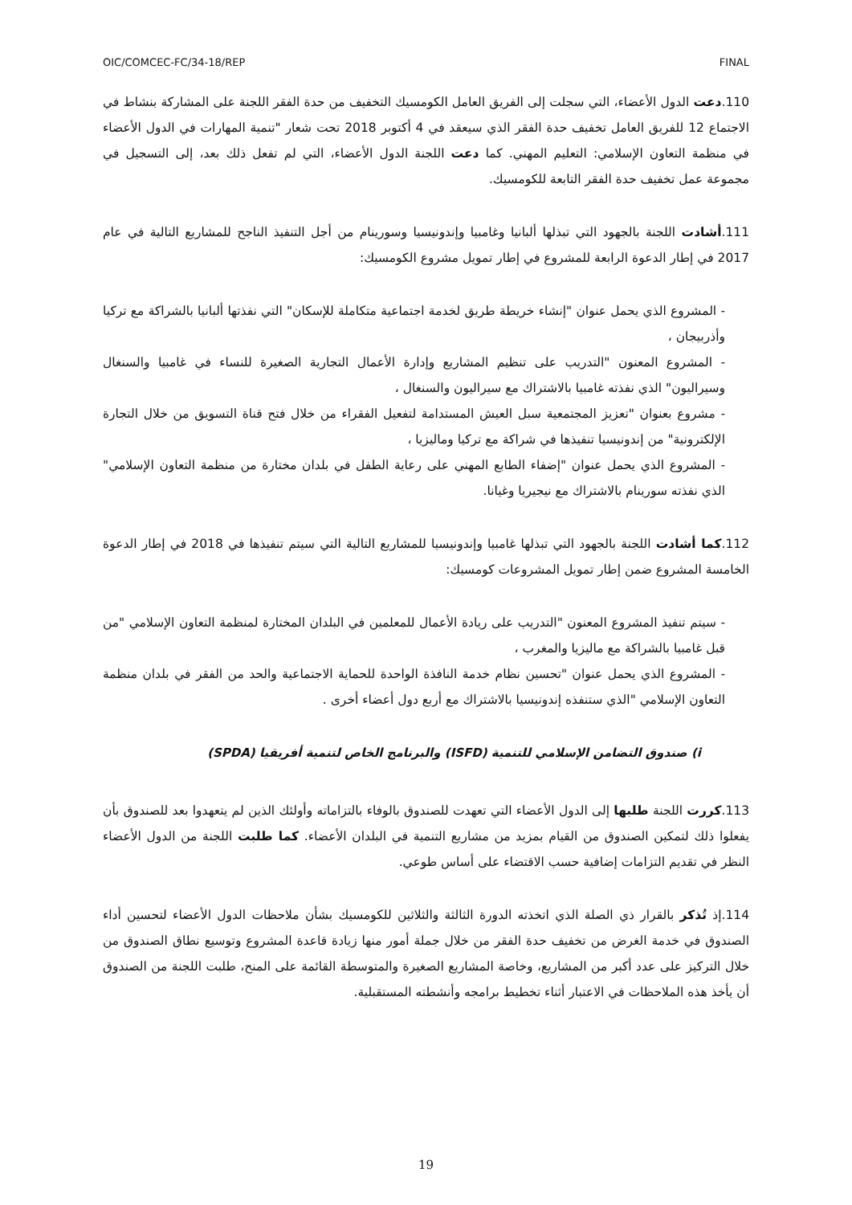OIC/COMCEC-FC/34-18/REP FINAL
110.دعت الدول الأعضاء، التي سجلت إلى الفريق العامل الكومسيك التخفيف من حدة الفقر اللجنة على المشاركة بنشاط في الاجتماع 12 للفريق العامل تخفيف حدة الفقر الذي سيعقد في 4 أكتوبر 2018 تحت شعار "تنمية المهارات في الدول الأعضاء في منظمة التعاون الإسلامي: التعليم المهني. كما دعت اللجنة الدول الأعضاء، التي لم تفعل ذلك بعد، إلى التسجيل في مجموعة عمل تخفيف حدة الفقر التابعة للكومسيك.
111.أشادت اللجنة بالجهود التي تبذلها ألبانيا وغامبيا وإندونيسيا وسورينام من أجل التنفيذ الناجح للمشاريع التالية في عام 2017 في إطار الدعوة الرابعة للمشروع في إطار تمويل مشروع الكومسيك:
- المشروع الذي يحمل عنوان "إنشاء خريطة طريق لخدمة اجتماعية متكاملة للإسكان" التي نفذتها ألبانيا بالشراكة مع تركيا وأذربيجان ،
- المشروع المعنون "التدريب على تنظيم المشاريع وإدارة الأعمال التجارية الصغيرة للنساء في غامبيا والسنغال وسيراليون" الذي نفذته غامبيا بالاشتراك مع سيراليون والسنغال ،
- مشروع بعنوان "تعزيز المجتمعية سبل العيش المستدامة لتفعيل الفقراء من خلال فتح قناة التسويق من خلال التجارة الإلكترونية" من إندونيسيا تنفيذها في شراكة مع تركيا وماليزيا ،
- المشروع الذي يحمل عنوان "إضفاء الطابع المهني على رعاية الطفل في بلدان مختارة من منظمة التعاون الإسلامي" الذي نفذته سورينام بالاشتراك مع نيجيريا وغيانا.
112.كما أشادت اللجنة بالجهود التي تبذلها غامبيا وإندونيسيا للمشاريع التالية التي سيتم تنفيذها في 2018 في إطار الدعوة الخامسة المشروع ضمن إطار تمويل المشروعات كومسيك:
- سيتم تنفيذ المشروع المعنون "التدريب على ريادة الأعمال للمعلمين في البلدان المختارة لمنظمة التعاون الإسلامي "من قبل غامبيا بالشراكة مع ماليزيا والمغرب ،
- المشروع الذي يحمل عنوان "تحسين نظام خدمة النافذة الواحدة للحماية الاجتماعية والحد من الفقر في بلدان منظمة التعاون الإسلامي "الذي ستنفذه إندونيسيا بالاشتراك مع أربع دول أعضاء أخرى .
i) صندوق التضامن الإسلامي للتنمية (ISFD) والبرنامج الخاص لتنمية أفريقيا (SPDA)
113.كررت اللجنة طلبها إلى الدول الأعضاء التي تعهدت للصندوق بالوفاء بالتزاماته وأولئك الذين لم يتعهدوا بعد للصندوق بأن يفعلوا ذلك لتمكين الصندوق من القيام بمزيد من مشاريع التنمية في البلدان الأعضاء. كما طلبت اللجنة من الدول الأعضاء النظر في تقديم التزامات إضافية حسب الاقتضاء على أساس طوعي.
114.إذ تُذكر بالقرار ذي الصلة الذي اتخذته الدورة الثالثة والثلاثين للكومسيك بشأن ملاحظات الدول الأعضاء لتحسين أداء الصندوق في خدمة الغرض من تخفيف حدة الفقر من خلال جملة أمور منها زيادة قاعدة المشروع وتوسيع نطاق الصندوق من خلال التركيز على عدد أكبر من المشاريع، وخاصة المشاريع الصغيرة والمتوسطة القائمة على المنح، طلبت اللجنة من الصندوق أن يأخذ هذه الملاحظات في الاعتبار أثناء تخطيط برامجه وأنشطته المستقبلية.
19